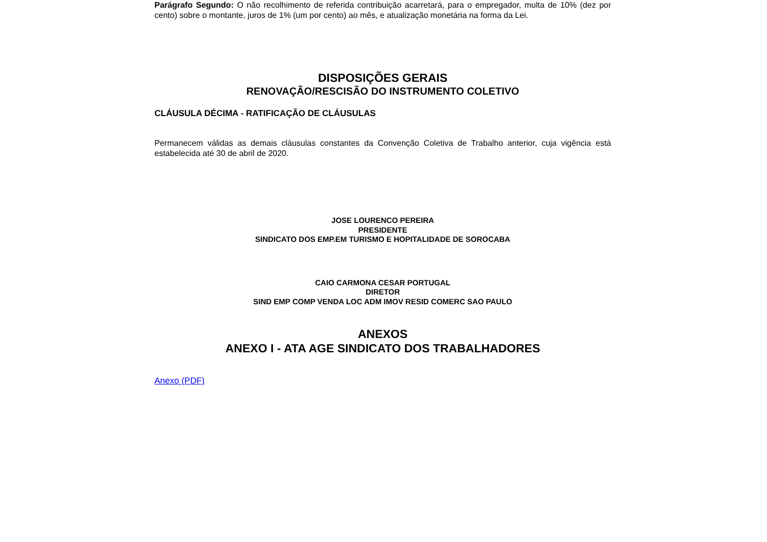Parágrafo Segundo: O não recolhimento de referida contribuição acarretará, para o empregador, multa de 10% (dez por cento) sobre o montante, juros de 1% (um por cento) ao mês, e atualização monetária na forma da Lei.
DISPOSIÇÕES GERAIS
RENOVAÇÃO/RESCISÃO DO INSTRUMENTO COLETIVO
CLÁUSULA DÉCIMA - RATIFICAÇÃO DE CLÁUSULAS
Permanecem válidas as demais cláusulas constantes da Convenção Coletiva de Trabalho anterior, cuja vigência está estabelecida até 30 de abril de 2020.
JOSE LOURENCO PEREIRA
PRESIDENTE
SINDICATO DOS EMP.EM TURISMO E HOPITALIDADE DE SOROCABA
CAIO CARMONA CESAR PORTUGAL
DIRETOR
SIND EMP COMP VENDA LOC ADM IMOV RESID COMERC SAO PAULO
ANEXOS
ANEXO I - ATA AGE SINDICATO DOS TRABALHADORES
Anexo (PDF)